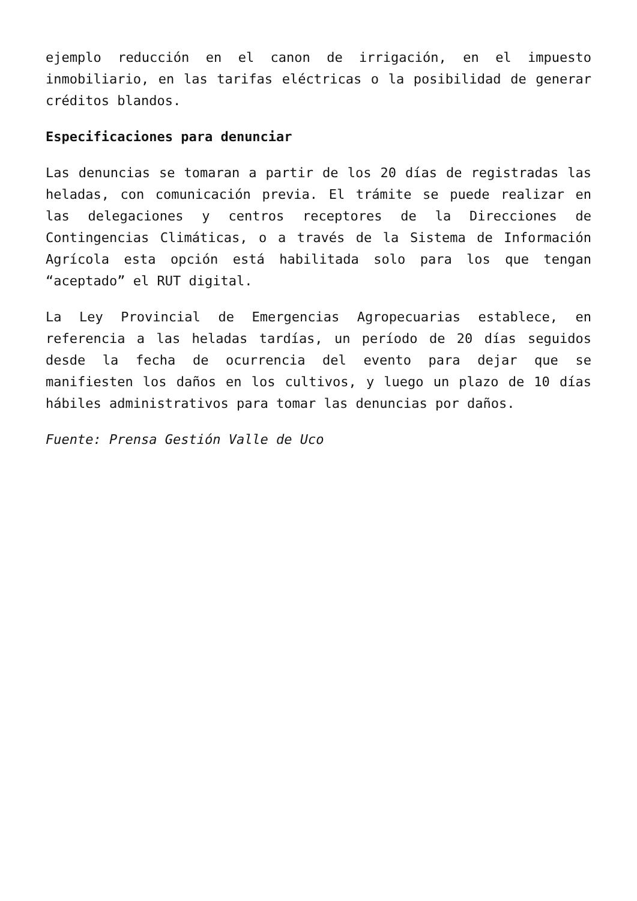ejemplo reducción en el canon de irrigación, en el impuesto inmobiliario, en las tarifas eléctricas o la posibilidad de generar créditos blandos.
Especificaciones para denunciar
Las denuncias se tomaran a partir de los 20 días de registradas las heladas, con comunicación previa. El trámite se puede realizar en las delegaciones y centros receptores de la Direcciones de Contingencias Climáticas, o a través de la Sistema de Información Agrícola esta opción está habilitada solo para los que tengan “aceptado” el RUT digital.
La Ley Provincial de Emergencias Agropecuarias establece, en referencia a las heladas tardías, un período de 20 días seguidos desde la fecha de ocurrencia del evento para dejar que se manifiesten los daños en los cultivos, y luego un plazo de 10 días hábiles administrativos para tomar las denuncias por daños.
Fuente: Prensa Gestión Valle de Uco